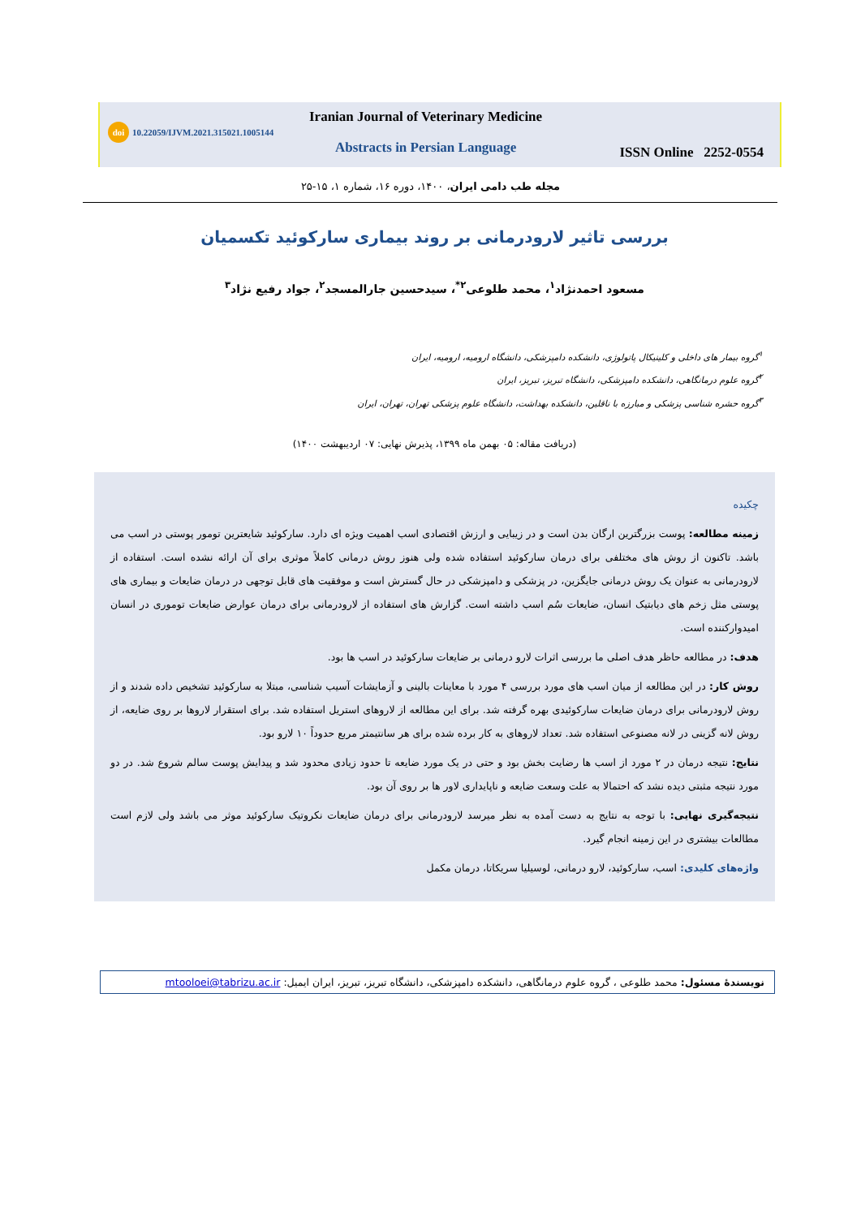doi 10.22059/IJVM.2021.315021.1005144
Iranian Journal of Veterinary Medicine
Abstracts in Persian Language ISSN Online 2252-0554
مجله طب دامی ایران، ۱۴۰۰، دوره ۱۶، شماره ۱، ۱۵-۲۵
بررسی تاثیر لارودرمانی بر روند بیماری سارکوئید تکسمیان
مسعود احمدنژاد<sup>۱</sup>، محمد طلوعی<sup>۲*</sup>، سیدحسین جارالمسجد<sup>۲</sup>، جواد رفیع نژاد<sup>۳</sup>
<sup>۱</sup> گروه بیمار های داخلی و کلینیکال پاتولوژی، دانشکده دامپزشکی، دانشگاه ارومیه، ارومیه، ایران
<sup>۲</sup> گروه علوم درمانگاهی، دانشکده دامپزشکی، دانشگاه تبریز، تبریز، ایران
<sup>۳</sup> گروه حشره شناسی پزشکی و مبارزه با ناقلین، دانشکده بهداشت، دانشگاه علوم پزشکی تهران، تهران، ایران
(دریافت مقاله: ۰۵ بهمن ماه ۱۳۹۹، پذیرش نهایی: ۰۷ اردیبهشت ۱۴۰۰)
چکیده
زمینه مطالعه: پوست بزرگترین ارگان بدن است و در زیبایی و ارزش اقتصادی اسب اهمیت ویژه ای دارد. سارکوئید شایعترین تومور پوستی در اسب می باشد. تاکنون از روش های مختلفی برای درمان سارکوئید استفاده شده ولی هنوز روش درمانی کاملاً موثری برای آن ارائه نشده است. استفاده از لارودرمانی به عنوان یک روش درمانی جایگزین، در پزشکی و دامپزشکی در حال گسترش است و موفقیت های قابل توجهی در درمان ضایعات و بیماری های پوستی مثل زخم های دیابتیک انسان، ضایعات سُم اسب داشته است. گزارش های استفاده از لارودرمانی برای درمان عوارض ضایعات توموری در انسان امیدوارکننده است.
هدف: در مطالعه حاظر هدف اصلی ما بررسی اثرات لارو درمانی بر ضایعات سارکوئید در اسب ها بود.
روش کار: در این مطالعه از میان اسب های مورد بررسی ۴ مورد با معاینات بالینی و آزمایشات آسیب شناسی، مبتلا به سارکوئید تشخیص داده شدند و از روش لارودرمانی برای درمان ضایعات سارکوئیدی بهره گرفته شد. برای این مطالعه از لاروهای استریل استفاده شد. برای استقرار لاروها بر روی ضایعه، از روش لانه گزینی در لانه مصنوعی استفاده شد. تعداد لاروهای به کار برده شده برای هر سانتیمتر مربع حدوداً ۱۰ لارو بود.
نتایج: نتیجه درمان در ۲ مورد از اسب ها رضایت بخش بود و حتی در یک مورد ضایعه تا حدود زیادی محدود شد و پیدایش پوست سالم شروع شد. در دو مورد نتیجه مثبتی دیده نشد که احتمالا به علت وسعت ضایعه و ناپایداری لاور ها بر روی آن بود.
نتیجه‌گیری نهایی: با توجه به نتایج به دست آمده به نظر میرسد لارودرمانی برای درمان ضایعات نکروتیک سارکوئید موثر می باشد ولی لازم است مطالعات بیشتری در این زمینه انجام گیرد.
واژه‌های کلیدی: اسب، سارکوئید، لارو درمانی، لوسیلیا سریکاتا، درمان مکمل
نویسندهٔ مسئول: محمد طلوعی ، گروه علوم درمانگاهی، دانشکده دامپزشکی، دانشگاه تبریز، تبریز، ایران ایمیل: mtooloei@tabrizu.ac.ir